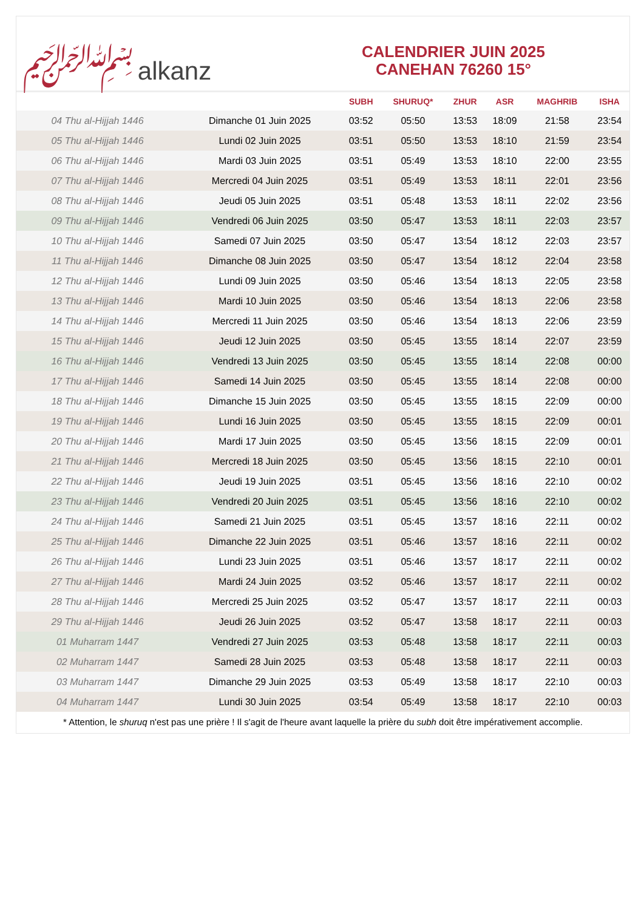﷽ alkanz
CALENDRIER JUIN 2025
CANEHAN 76260 15°
| | | SUBH | SHURUQ* | ZHUR | ASR | MAGHRIB | ISHA |
| --- | --- | --- | --- | --- | --- | --- | --- |
| 04 Thu al-Hijjah 1446 | Dimanche 01 Juin 2025 | 03:52 | 05:50 | 13:53 | 18:09 | 21:58 | 23:54 |
| 05 Thu al-Hijjah 1446 | Lundi 02 Juin 2025 | 03:51 | 05:50 | 13:53 | 18:10 | 21:59 | 23:54 |
| 06 Thu al-Hijjah 1446 | Mardi 03 Juin 2025 | 03:51 | 05:49 | 13:53 | 18:10 | 22:00 | 23:55 |
| 07 Thu al-Hijjah 1446 | Mercredi 04 Juin 2025 | 03:51 | 05:49 | 13:53 | 18:11 | 22:01 | 23:56 |
| 08 Thu al-Hijjah 1446 | Jeudi 05 Juin 2025 | 03:51 | 05:48 | 13:53 | 18:11 | 22:02 | 23:56 |
| 09 Thu al-Hijjah 1446 | Vendredi 06 Juin 2025 | 03:50 | 05:47 | 13:53 | 18:11 | 22:03 | 23:57 |
| 10 Thu al-Hijjah 1446 | Samedi 07 Juin 2025 | 03:50 | 05:47 | 13:54 | 18:12 | 22:03 | 23:57 |
| 11 Thu al-Hijjah 1446 | Dimanche 08 Juin 2025 | 03:50 | 05:47 | 13:54 | 18:12 | 22:04 | 23:58 |
| 12 Thu al-Hijjah 1446 | Lundi 09 Juin 2025 | 03:50 | 05:46 | 13:54 | 18:13 | 22:05 | 23:58 |
| 13 Thu al-Hijjah 1446 | Mardi 10 Juin 2025 | 03:50 | 05:46 | 13:54 | 18:13 | 22:06 | 23:58 |
| 14 Thu al-Hijjah 1446 | Mercredi 11 Juin 2025 | 03:50 | 05:46 | 13:54 | 18:13 | 22:06 | 23:59 |
| 15 Thu al-Hijjah 1446 | Jeudi 12 Juin 2025 | 03:50 | 05:45 | 13:55 | 18:14 | 22:07 | 23:59 |
| 16 Thu al-Hijjah 1446 | Vendredi 13 Juin 2025 | 03:50 | 05:45 | 13:55 | 18:14 | 22:08 | 00:00 |
| 17 Thu al-Hijjah 1446 | Samedi 14 Juin 2025 | 03:50 | 05:45 | 13:55 | 18:14 | 22:08 | 00:00 |
| 18 Thu al-Hijjah 1446 | Dimanche 15 Juin 2025 | 03:50 | 05:45 | 13:55 | 18:15 | 22:09 | 00:00 |
| 19 Thu al-Hijjah 1446 | Lundi 16 Juin 2025 | 03:50 | 05:45 | 13:55 | 18:15 | 22:09 | 00:01 |
| 20 Thu al-Hijjah 1446 | Mardi 17 Juin 2025 | 03:50 | 05:45 | 13:56 | 18:15 | 22:09 | 00:01 |
| 21 Thu al-Hijjah 1446 | Mercredi 18 Juin 2025 | 03:50 | 05:45 | 13:56 | 18:15 | 22:10 | 00:01 |
| 22 Thu al-Hijjah 1446 | Jeudi 19 Juin 2025 | 03:51 | 05:45 | 13:56 | 18:16 | 22:10 | 00:02 |
| 23 Thu al-Hijjah 1446 | Vendredi 20 Juin 2025 | 03:51 | 05:45 | 13:56 | 18:16 | 22:10 | 00:02 |
| 24 Thu al-Hijjah 1446 | Samedi 21 Juin 2025 | 03:51 | 05:45 | 13:57 | 18:16 | 22:11 | 00:02 |
| 25 Thu al-Hijjah 1446 | Dimanche 22 Juin 2025 | 03:51 | 05:46 | 13:57 | 18:16 | 22:11 | 00:02 |
| 26 Thu al-Hijjah 1446 | Lundi 23 Juin 2025 | 03:51 | 05:46 | 13:57 | 18:17 | 22:11 | 00:02 |
| 27 Thu al-Hijjah 1446 | Mardi 24 Juin 2025 | 03:52 | 05:46 | 13:57 | 18:17 | 22:11 | 00:02 |
| 28 Thu al-Hijjah 1446 | Mercredi 25 Juin 2025 | 03:52 | 05:47 | 13:57 | 18:17 | 22:11 | 00:03 |
| 29 Thu al-Hijjah 1446 | Jeudi 26 Juin 2025 | 03:52 | 05:47 | 13:58 | 18:17 | 22:11 | 00:03 |
| 01 Muharram 1447 | Vendredi 27 Juin 2025 | 03:53 | 05:48 | 13:58 | 18:17 | 22:11 | 00:03 |
| 02 Muharram 1447 | Samedi 28 Juin 2025 | 03:53 | 05:48 | 13:58 | 18:17 | 22:11 | 00:03 |
| 03 Muharram 1447 | Dimanche 29 Juin 2025 | 03:53 | 05:49 | 13:58 | 18:17 | 22:10 | 00:03 |
| 04 Muharram 1447 | Lundi 30 Juin 2025 | 03:54 | 05:49 | 13:58 | 18:17 | 22:10 | 00:03 |
* Attention, le shuruq n'est pas une prière ! Il s'agit de l'heure avant laquelle la prière du subh doit être impérativement accomplie.